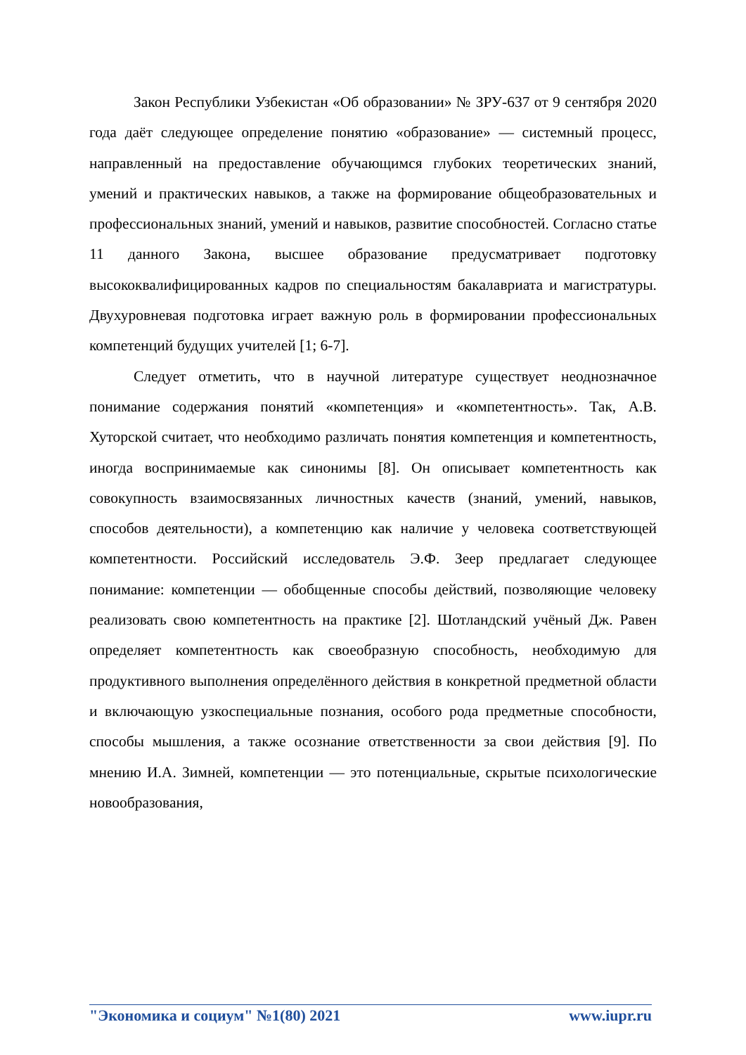Закон Республики Узбекистан «Об образовании» № ЗРУ-637 от 9 сентября 2020 года даёт следующее определение понятию «образование» — системный процесс, направленный на предоставление обучающимся глубоких теоретических знаний, умений и практических навыков, а также на формирование общеобразовательных и профессиональных знаний, умений и навыков, развитие способностей. Согласно статье 11 данного Закона, высшее образование предусматривает подготовку высококвалифицированных кадров по специальностям бакалавриата и магистратуры. Двухуровневая подготовка играет важную роль в формировании профессиональных компетенций будущих учителей [1; 6-7].
Следует отметить, что в научной литературе существует неоднозначное понимание содержания понятий «компетенция» и «компетентность». Так, А.В. Хуторской считает, что необходимо различать понятия компетенция и компетентность, иногда воспринимаемые как синонимы [8]. Он описывает компетентность как совокупность взаимосвязанных личностных качеств (знаний, умений, навыков, способов деятельности), а компетенцию как наличие у человека соответствующей компетентности. Российский исследователь Э.Ф. Зеер предлагает следующее понимание: компетенции — обобщенные способы действий, позволяющие человеку реализовать свою компетентность на практике [2]. Шотландский учёный Дж. Равен определяет компетентность как своеобразную способность, необходимую для продуктивного выполнения определённого действия в конкретной предметной области и включающую узкоспециальные познания, особого рода предметные способности, способы мышления, а также осознание ответственности за свои действия [9]. По мнению И.А. Зимней, компетенции — это потенциальные, скрытые психологические новообразования,
"Экономика и социум" №1(80) 2021 www.iupr.ru